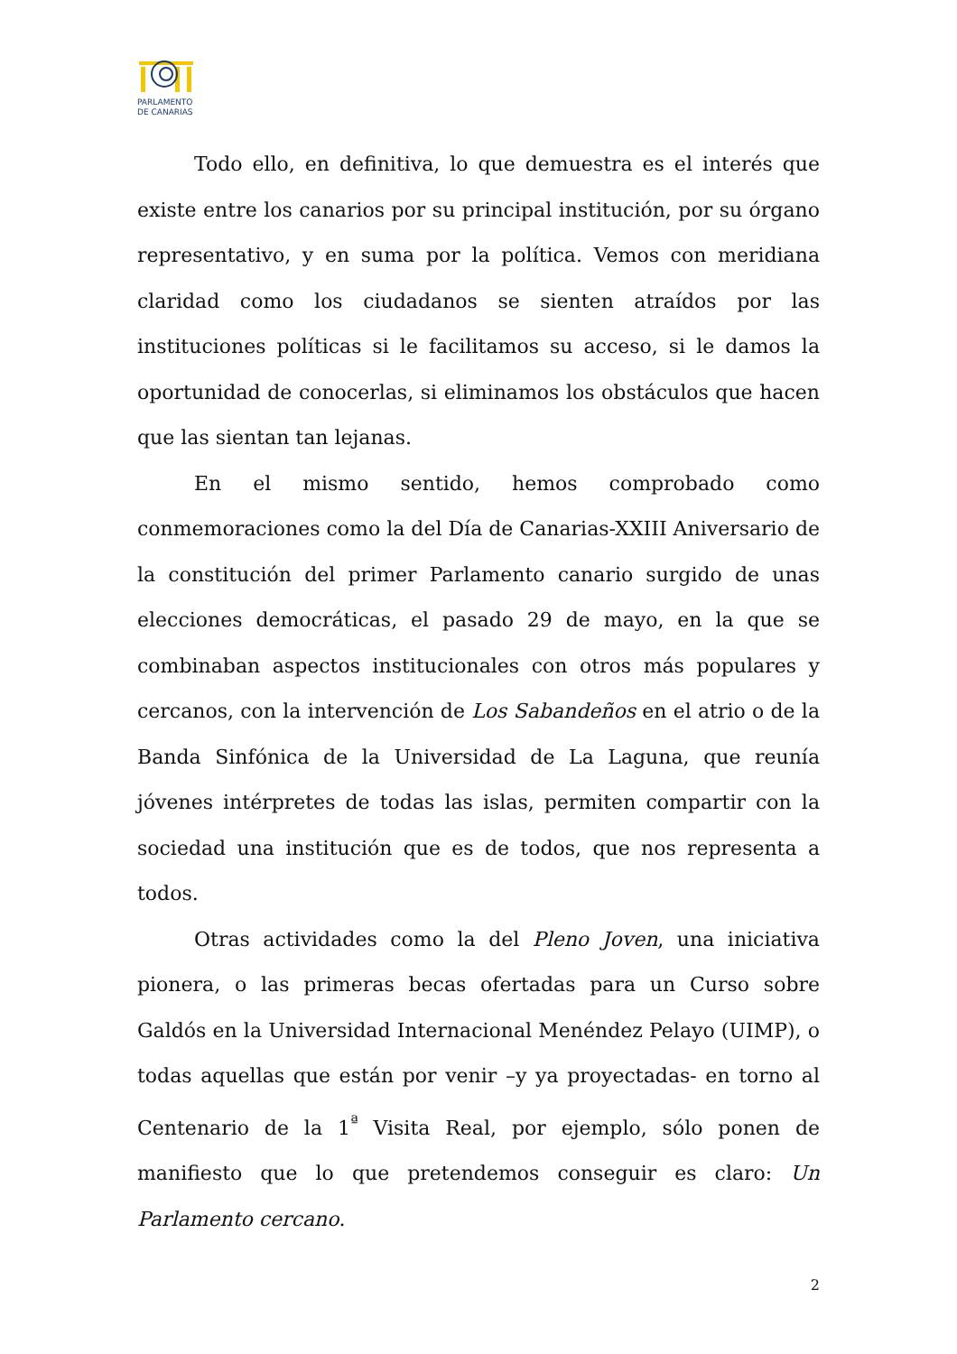PARLAMENTO
DE CANARIAS
Todo ello, en definitiva, lo que demuestra es el interés que existe entre los canarios por su principal institución, por su órgano representativo, y en suma por la política. Vemos con meridiana claridad como los ciudadanos se sienten atraídos por las instituciones políticas si le facilitamos su acceso, si le damos la oportunidad de conocerlas, si eliminamos los obstáculos que hacen que las sientan tan lejanas.
En el mismo sentido, hemos comprobado como conmemoraciones como la del Día de Canarias-XXIII Aniversario de la constitución del primer Parlamento canario surgido de unas elecciones democráticas, el pasado 29 de mayo, en la que se combinaban aspectos institucionales con otros más populares y cercanos, con la intervención de Los Sabandeños en el atrio o de la Banda Sinfónica de la Universidad de La Laguna, que reunía jóvenes intérpretes de todas las islas, permiten compartir con la sociedad una institución que es de todos, que nos representa a todos.
Otras actividades como la del Pleno Joven, una iniciativa pionera, o las primeras becas ofertadas para un Curso sobre Galdós en la Universidad Internacional Menéndez Pelayo (UIMP), o todas aquellas que están por venir –y ya proyectadas- en torno al Centenario de la 1<sup>ª</sup> Visita Real, por ejemplo, sólo ponen de manifiesto que lo que pretendemos conseguir es claro: Un Parlamento cercano.
2